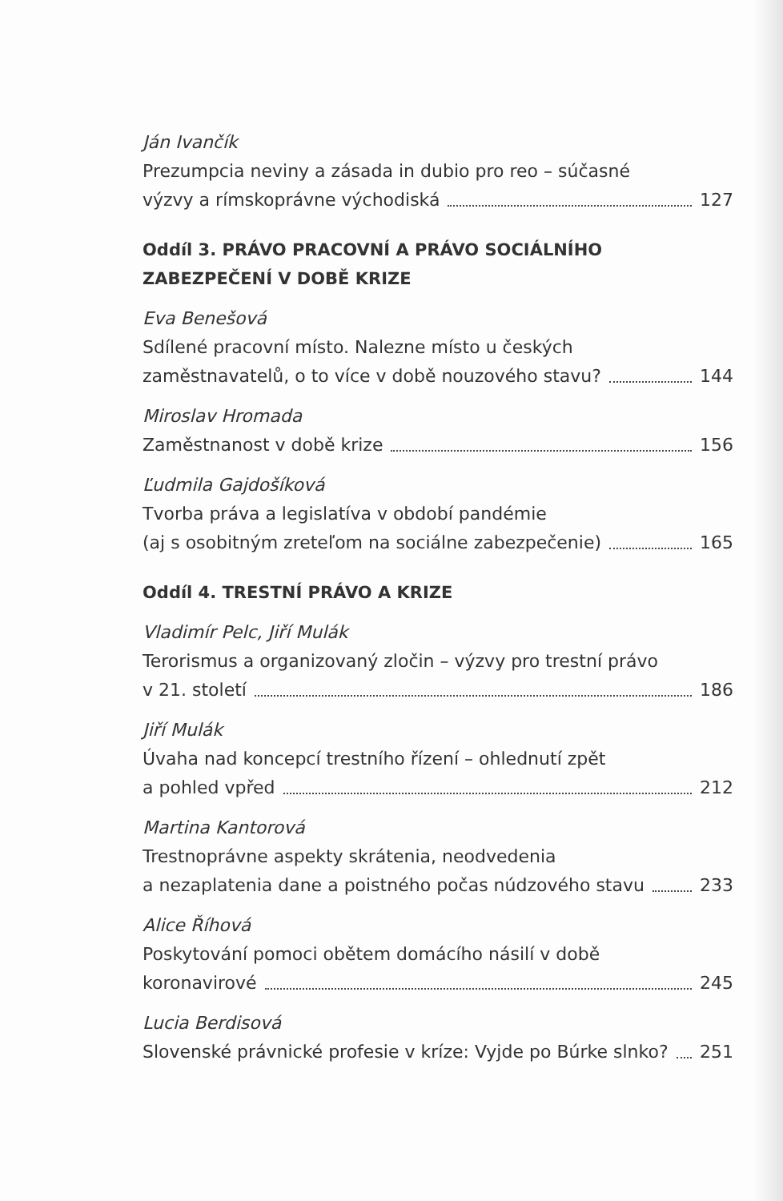Ján Ivančík
Prezumpcia neviny a zásada in dubio pro reo – súčasné
výzvy a rímskoprávne východiská 127
Oddíl 3. PRÁVO PRACOVNÍ A PRÁVO SOCIÁLNÍHO
ZABEZPEČENÍ V DOBĚ KRIZE
Eva Benešová
Sdílené pracovní místo. Nalezne místo u českých
zaměstnavatelů, o to více v době nouzového stavu? 144
Miroslav Hromada
Zaměstnanost v době krize 156
Ľudmila Gajdošíková
Tvorba práva a legislatíva v období pandémie
(aj s osobitným zreteľom na sociálne zabezpečenie) 165
Oddíl 4. TRESTNÍ PRÁVO A KRIZE
Vladimír Pelc, Jiří Mulák
Terorismus a organizovaný zločin – výzvy pro trestní právo
v 21. století 186
Jiří Mulák
Úvaha nad koncepcí trestního řízení – ohlednutí zpět
a pohled vpřed 212
Martina Kantorová
Trestnoprávne aspekty skrátenia, neodvedenia
a nezaplatenia dane a poistného počas núdzového stavu 233
Alice Říhová
Poskytování pomoci obětem domácího násilí v době
koronavirové 245
Lucia Berdisová
Slovenské právnické profesie v kríze: Vyjde po Búrke slnko? 251